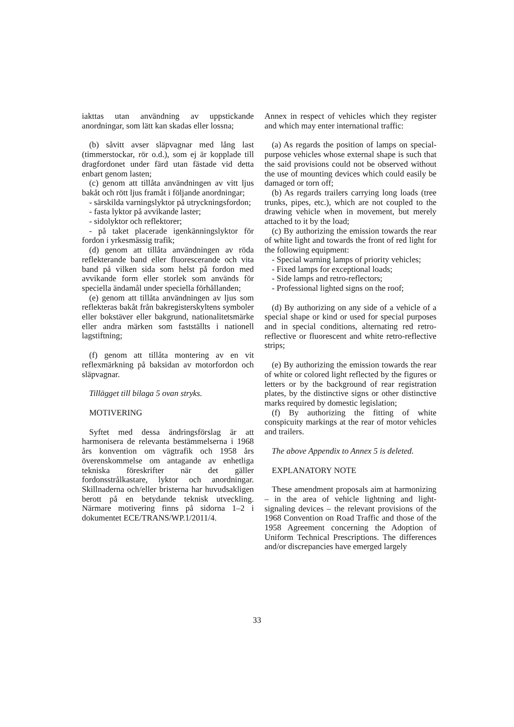iakttas utan användning av uppstickande anordningar, som lätt kan skadas eller lossna;
(b) såvitt avser släpvagnar med lång last (timmerstockar, rör o.d.), som ej är kopplade till dragfordonet under färd utan fästade vid detta enbart genom lasten;
(c) genom att tillåta användningen av vitt ljus bakåt och rött ljus framåt i följande anordningar;
- särskilda varningslyktor på utryckningsfordon;
- fasta lyktor på avvikande laster;
- sidolyktor och reflektorer;
- på taket placerade igenkänningslyktor för fordon i yrkesmässig trafik;
(d) genom att tillåta användningen av röda reflekterande band eller fluorescerande och vita band på vilken sida som helst på fordon med avvikande form eller storlek som används för speciella ändamål under speciella förhållanden;
(e) genom att tillåta användningen av ljus som reflekteras bakåt från bakregisterskyltens symboler eller bokstäver eller bakgrund, nationalitetsmärke eller andra märken som fastställts i nationell lagstiftning;
(f) genom att tillåta montering av en vit reflexmärkning på baksidan av motorfordon och släpvagnar.
Tillägget till bilaga 5 ovan stryks.
MOTIVERING
Syftet med dessa ändringsförslag är att harmonisera de relevanta bestämmelserna i 1968 års konvention om vägtrafik och 1958 års överenskommelse om antagande av enhetliga tekniska föreskrifter när det gäller fordonsstrålkastare, lyktor och anordningar. Skillnaderna och/eller bristerna har huvudsakligen berott på en betydande teknisk utveckling. Närmare motivering finns på sidorna 1–2 i dokumentet ECE/TRANS/WP.1/2011/4.
Annex in respect of vehicles which they register and which may enter international traffic:
(a) As regards the position of lamps on special-purpose vehicles whose external shape is such that the said provisions could not be observed without the use of mounting devices which could easily be damaged or torn off;
(b) As regards trailers carrying long loads (tree trunks, pipes, etc.), which are not coupled to the drawing vehicle when in movement, but merely attached to it by the load;
(c) By authorizing the emission towards the rear of white light and towards the front of red light for the following equipment:
- Special warning lamps of priority vehicles;
- Fixed lamps for exceptional loads;
- Side lamps and retro-reflectors;
- Professional lighted signs on the roof;
(d) By authorizing on any side of a vehicle of a special shape or kind or used for special purposes and in special conditions, alternating red retro-reflective or fluorescent and white retro-reflective strips;
(e) By authorizing the emission towards the rear of white or colored light reflected by the figures or letters or by the background of rear registration plates, by the distinctive signs or other distinctive marks required by domestic legislation;
(f) By authorizing the fitting of white conspicuity markings at the rear of motor vehicles and trailers.
The above Appendix to Annex 5 is deleted.
EXPLANATORY NOTE
These amendment proposals aim at harmonizing – in the area of vehicle lightning and light-signaling devices – the relevant provisions of the 1968 Convention on Road Traffic and those of the 1958 Agreement concerning the Adoption of Uniform Technical Prescriptions. The differences and/or discrepancies have emerged largely
33